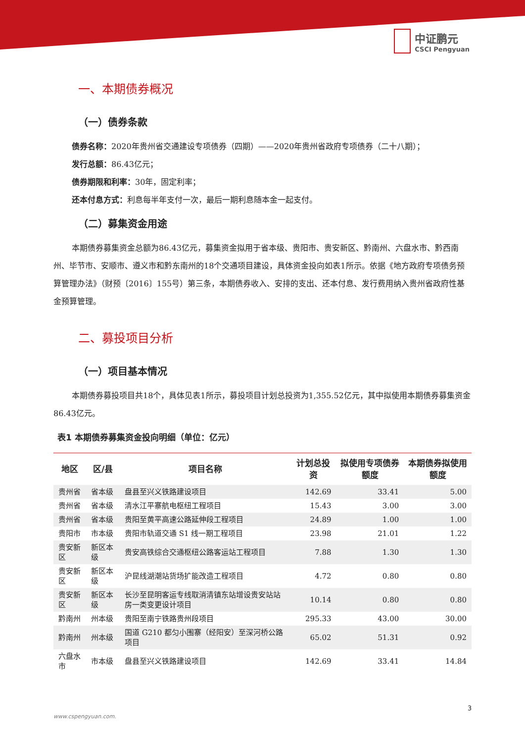中证鹏元
CSCI Pengyuan
一、本期债券概况
（一）债券条款
债券名称：2020年贵州省交通建设专项债券（四期）——2020年贵州省政府专项债券（二十八期）；
发行总额：86.43亿元；
债券期限和利率：30年，固定利率；
还本付息方式：利息每半年支付一次，最后一期利息随本金一起支付。
（二）募集资金用途
本期债券募集资金总额为86.43亿元，募集资金拟用于省本级、贵阳市、贵安新区、黔南州、六盘水市、黔西南州、毕节市、安顺市、遵义市和黔东南州的18个交通项目建设，具体资金投向如表1所示。依据《地方政府专项债务预算管理办法》（财预〔2016〕155号）第三条，本期债券收入、安排的支出、还本付息、发行费用纳入贵州省政府性基金预算管理。
二、募投项目分析
（一）项目基本情况
本期债券募投项目共18个，具体见表1所示，募投项目计划总投资为1,355.52亿元，其中拟使用本期债券募集资金86.43亿元。
表1 本期债券募集资金投向明细（单位：亿元）
| 地区 | 区/县 | 项目名称 | 计划总投资 | 拟使用专项债券额度 | 本期债券拟使用额度 |
| --- | --- | --- | --- | --- | --- |
| 贵州省 | 省本级 | 盘县至兴义铁路建设项目 | 142.69 | 33.41 | 5.00 |
| 贵州省 | 省本级 | 清水江平寨航电枢纽工程项目 | 15.43 | 3.00 | 3.00 |
| 贵州省 | 省本级 | 贵阳至黄平高速公路延伸段工程项目 | 24.89 | 1.00 | 1.00 |
| 贵阳市 | 市本级 | 贵阳市轨道交通 S1 线一期工程项目 | 23.98 | 21.01 | 1.22 |
| 贵安新区 | 新区本级 | 贵安高铁综合交通枢纽公路客运站工程项目 | 7.88 | 1.30 | 1.30 |
| 贵安新区 | 新区本级 | 沪昆线湖潮站货场扩能改造工程项目 | 4.72 | 0.80 | 0.80 |
| 贵安新区 | 新区本级 | 长沙至昆明客运专线取消清镇东站增设贵安站站房一类变更设计项目 | 10.14 | 0.80 | 0.80 |
| 黔南州 | 州本级 | 贵阳至南宁铁路贵州段项目 | 295.33 | 43.00 | 30.00 |
| 黔南州 | 州本级 | 国道 G210 都匀小围寨（经阳安）至深河桥公路项目 | 65.02 | 51.31 | 0.92 |
| 六盘水市 | 市本级 | 盘县至兴义铁路建设项目 | 142.69 | 33.41 | 14.84 |
3
www.cspengyuan.com.